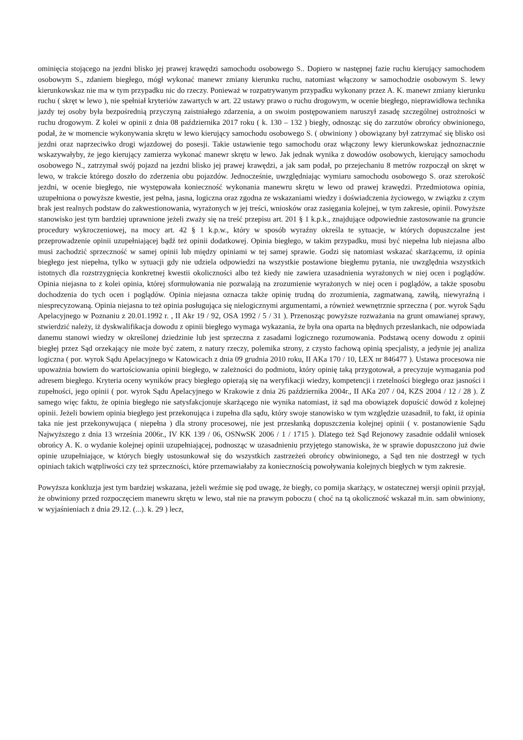ominięcia stojącego na jezdni blisko jej prawej krawędzi samochodu osobowego S.. Dopiero w następnej fazie ruchu kierujący samochodem osobowym S., zdaniem biegłego, mógł wykonać manewr zmiany kierunku ruchu, natomiast włączony w samochodzie osobowym S. lewy kierunkowskaz nie ma w tym przypadku nic do rzeczy. Ponieważ w rozpatrywanym przypadku wykonany przez A. K. manewr zmiany kierunku ruchu ( skręt w lewo ), nie spełniał kryteriów zawartych w art. 22 ustawy prawo o ruchu drogowym, w ocenie biegłego, nieprawidłowa technika jazdy tej osoby była bezpośrednią przyczyną zaistniałego zdarzenia, a on swoim postępowaniem naruszył zasadę szczególnej ostrożności w ruchu drogowym. Z kolei w opinii z dnia 08 października 2017 roku ( k. 130 – 132 ) biegły, odnosząc się do zarzutów obrońcy obwinionego, podał, że w momencie wykonywania skrętu w lewo kierujący samochodu osobowego S. ( obwiniony ) obowiązany był zatrzymać się blisko osi jezdni oraz naprzeciwko drogi wjazdowej do posesji. Takie ustawienie tego samochodu oraz włączony lewy kierunkowskaz jednoznacznie wskazywałyby, że jego kierujący zamierza wykonać manewr skrętu w lewo. Jak jednak wynika z dowodów osobowych, kierujący samochodu osobowego N., zatrzymał swój pojazd na jezdni blisko jej prawej krawędzi, a jak sam podał, po przejechaniu 8 metrów rozpoczął on skręt w lewo, w trakcie którego doszło do zderzenia obu pojazdów. Jednocześnie, uwzględniając wymiaru samochodu osobowego S. oraz szerokość jezdni, w ocenie biegłego, nie występowała konieczność wykonania manewru skrętu w lewo od prawej krawędzi. Przedmiotowa opinia, uzupełniona o powyższe kwestie, jest pełna, jasna, logiczna oraz zgodna ze wskazaniami wiedzy i doświadczenia życiowego, w związku z czym brak jest realnych podstaw do zakwestionowania, wyrażonych w jej treści, wniosków oraz zasięgania kolejnej, w tym zakresie, opinii. Powyższe stanowisko jest tym bardziej uprawnione jeżeli zważy się na treść przepisu art. 201 § 1 k.p.k., znajdujące odpowiednie zastosowanie na gruncie procedury wykroczeniowej, na mocy art. 42 § 1 k.p.w., który w sposób wyraźny określa te sytuacje, w których dopuszczalne jest przeprowadzenie opinii uzupełniającej bądź też opinii dodatkowej. Opinia biegłego, w takim przypadku, musi być niepełna lub niejasna albo musi zachodzić sprzeczność w samej opinii lub między opiniami w tej samej sprawie. Godzi się natomiast wskazać skarżącemu, iż opinia biegłego jest niepełna, tylko w sytuacji gdy nie udziela odpowiedzi na wszystkie postawione biegłemu pytania, nie uwzględnia wszystkich istotnych dla rozstrzygnięcia konkretnej kwestii okoliczności albo też kiedy nie zawiera uzasadnienia wyrażonych w niej ocen i poglądów. Opinia niejasna to z kolei opinia, której sformułowania nie pozwalają na zrozumienie wyrażonych w niej ocen i poglądów, a także sposobu dochodzenia do tych ocen i poglądów. Opinia niejasna oznacza także opinię trudną do zrozumienia, zagmatwaną, zawiłą, niewyraźną i niesprecyzowaną. Opinia niejasna to też opinia posługująca się nielogicznymi argumentami, a również wewnętrznie sprzeczna ( por. wyrok Sądu Apelacyjnego w Poznaniu z 20.01.1992 r. , II Akr 19 / 92, OSA 1992 / 5 / 31 ). Przenosząc powyższe rozważania na grunt omawianej sprawy, stwierdzić należy, iż dyskwalifikacja dowodu z opinii biegłego wymaga wykazania, że była ona oparta na błędnych przesłankach, nie odpowiada danemu stanowi wiedzy w określonej dziedzinie lub jest sprzeczna z zasadami logicznego rozumowania. Podstawą oceny dowodu z opinii biegłej przez Sąd orzekający nie może być zatem, z natury rzeczy, polemika strony, z czysto fachową opinią specjalisty, a jedynie jej analiza logiczna ( por. wyrok Sądu Apelacyjnego w Katowicach z dnia 09 grudnia 2010 roku, II AKa 170 / 10, LEX nr 846477 ). Ustawa procesowa nie upoważnia bowiem do wartościowania opinii biegłego, w zależności do podmiotu, który opinię taką przygotował, a precyzuje wymagania pod adresem biegłego. Kryteria oceny wyników pracy biegłego opierają się na weryfikacji wiedzy, kompetencji i rzetelności biegłego oraz jasności i zupełności, jego opinii ( por. wyrok Sądu Apelacyjnego w Krakowie z dnia 26 października 2004r., II AKa 207 / 04, KZS 2004 / 12 / 28 ). Z samego więc faktu, że opinia biegłego nie satysfakcjonuje skarżącego nie wynika natomiast, iż sąd ma obowiązek dopuścić dowód z kolejnej opinii. Jeżeli bowiem opinia biegłego jest przekonująca i zupełna dla sądu, który swoje stanowisko w tym względzie uzasadnił, to fakt, iż opinia taka nie jest przekonywująca ( niepełna ) dla strony procesowej, nie jest przesłanką dopuszczenia kolejnej opinii ( v. postanowienie Sądu Najwyższego z dnia 13 września 2006r., IV KK 139 / 06, OSNwSK 2006 / 1 / 1715 ). Dlatego też Sąd Rejonowy zasadnie oddalił wniosek obrońcy A. K. o wydanie kolejnej opinii uzupełniającej, podnosząc w uzasadnieniu przyjętego stanowiska, że w sprawie dopuszczono już dwie opinie uzupełniające, w których biegły ustosunkował się do wszystkich zastrzeżeń obrońcy obwinionego, a Sąd ten nie dostrzegł w tych opiniach takich wątpliwości czy też sprzeczności, które przemawiałaby za koniecznością powoływania kolejnych biegłych w tym zakresie.
Powyższa konkluzja jest tym bardziej wskazana, jeżeli weźmie się pod uwagę, że biegły, co pomija skarżący, w ostatecznej wersji opinii przyjął, że obwiniony przed rozpoczęciem manewru skrętu w lewo, stał nie na prawym poboczu ( choć na tą okoliczność wskazał m.in. sam obwiniony, w wyjaśnieniach z dnia 29.12. (...). k. 29 ) lecz,